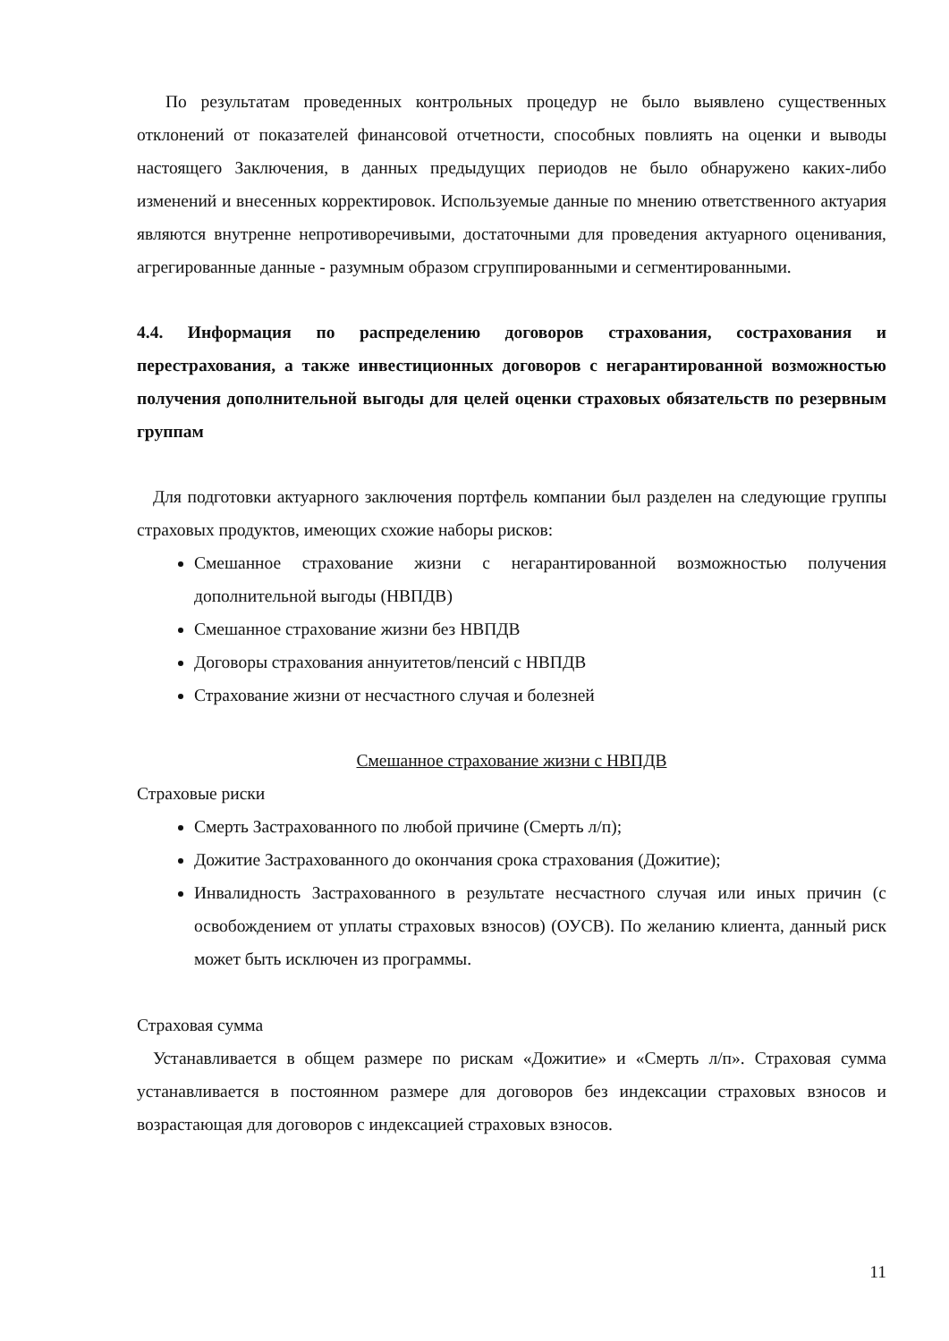По результатам проведенных контрольных процедур не было выявлено существенных отклонений от показателей финансовой отчетности, способных повлиять на оценки и выводы настоящего Заключения, в данных предыдущих периодов не было обнаружено каких-либо изменений и внесенных корректировок. Используемые данные по мнению ответственного актуария являются внутренне непротиворечивыми, достаточными для проведения актуарного оценивания, агрегированные данные - разумным образом сгруппированными и сегментированными.
4.4. Информация по распределению договоров страхования, сострахования и перестрахования, а также инвестиционных договоров с негарантированной возможностью получения дополнительной выгоды для целей оценки страховых обязательств по резервным группам
Для подготовки актуарного заключения портфель компании был разделен на следующие группы страховых продуктов, имеющих схожие наборы рисков:
Смешанное страхование жизни с негарантированной возможностью получения дополнительной выгоды (НВПДВ)
Смешанное страхование жизни без НВПДВ
Договоры страхования аннуитетов/пенсий с НВПДВ
Страхование жизни от несчастного случая и болезней
Смешанное страхование жизни с НВПДВ
Страховые риски
Смерть Застрахованного по любой причине (Смерть л/п);
Дожитие Застрахованного до окончания срока страхования (Дожитие);
Инвалидность Застрахованного в результате несчастного случая или иных причин (с освобождением от уплаты страховых взносов) (ОУСВ). По желанию клиента, данный риск может быть исключен из программы.
Страховая сумма
Устанавливается в общем размере по рискам «Дожитие» и «Смерть л/п». Страховая сумма устанавливается в постоянном размере для договоров без индексации страховых взносов и возрастающая для договоров с индексацией страховых взносов.
11